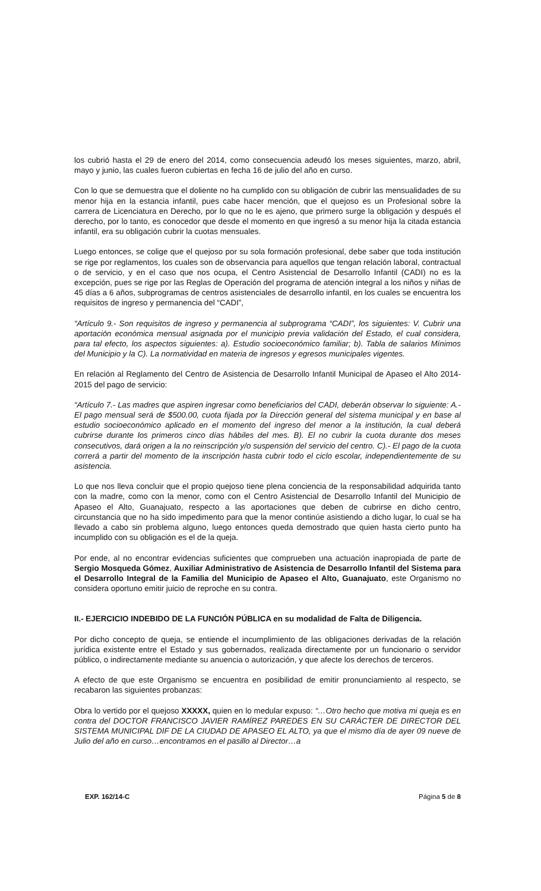los cubrió hasta el 29 de enero del 2014, como consecuencia adeudó los meses siguientes, marzo, abril, mayo y junio, las cuales fueron cubiertas en fecha 16 de julio del año en curso.
Con lo que se demuestra que el doliente no ha cumplido con su obligación de cubrir las mensualidades de su menor hija en la estancia infantil, pues cabe hacer mención, que el quejoso es un Profesional sobre la carrera de Licenciatura en Derecho, por lo que no le es ajeno, que primero surge la obligación y después el derecho, por lo tanto, es conocedor que desde el momento en que ingresó a su menor hija la citada estancia infantil, era su obligación cubrir la cuotas mensuales.
Luego entonces, se colige que el quejoso por su sola formación profesional, debe saber que toda institución se rige por reglamentos, los cuales son de observancia para aquellos que tengan relación laboral, contractual o de servicio, y en el caso que nos ocupa, el Centro Asistencial de Desarrollo Infantil (CADI) no es la excepción, pues se rige por las Reglas de Operación del programa de atención integral a los niños y niñas de 45 días a 6 años, subprogramas de centros asistenciales de desarrollo infantil, en los cuales se encuentra los requisitos de ingreso y permanencia del “CADI”,
“Artículo 9.- Son requisitos de ingreso y permanencia al subprograma “CADI”, los siguientes: V. Cubrir una aportación económica mensual asignada por el municipio previa validación del Estado, el cual considera, para tal efecto, los aspectos siguientes: a). Estudio socioeconómico familiar; b). Tabla de salarios Mínimos del Municipio y la C). La normatividad en materia de ingresos y egresos municipales vigentes.
En relación al Reglamento del Centro de Asistencia de Desarrollo Infantil Municipal de Apaseo el Alto 2014- 2015 del pago de servicio:
“Artículo 7.- Las madres que aspiren ingresar como beneficiarios del CADI, deberán observar lo siguiente: A.- El pago mensual será de $500.00, cuota fijada por la Dirección general del sistema municipal y en base al estudio socioeconómico aplicado en el momento del ingreso del menor a la institución, la cual deberá cubrirse durante los primeros cinco días hábiles del mes. B). El no cubrir la cuota durante dos meses consecutivos, dará origen a la no reinscripción y/o suspensión del servicio del centro. C).- El pago de la cuota correrá a partir del momento de la inscripción hasta cubrir todo el ciclo escolar, independientemente de su asistencia.
Lo que nos lleva concluir que el propio quejoso tiene plena conciencia de la responsabilidad adquirida tanto con la madre, como con la menor, como con el Centro Asistencial de Desarrollo Infantil del Municipio de Apaseo el Alto, Guanajuato, respecto a las aportaciones que deben de cubrirse en dicho centro, circunstancia que no ha sido impedimento para que la menor continúe asistiendo a dicho lugar, lo cual se ha llevado a cabo sin problema alguno, luego entonces queda demostrado que quien hasta cierto punto ha incumplido con su obligación es el de la queja.
Por ende, al no encontrar evidencias suficientes que comprueben una actuación inapropiada de parte de Sergio Mosqueda Gómez, Auxiliar Administrativo de Asistencia de Desarrollo Infantil del Sistema para el Desarrollo Integral de la Familia del Municipio de Apaseo el Alto, Guanajuato, este Organismo no considera oportuno emitir juicio de reproche en su contra.
II.- EJERCICIO INDEBIDO DE LA FUNCIÓN PÚBLICA en su modalidad de Falta de Diligencia.
Por dicho concepto de queja, se entiende el incumplimiento de las obligaciones derivadas de la relación jurídica existente entre el Estado y sus gobernados, realizada directamente por un funcionario o servidor público, o indirectamente mediante su anuencia o autorización, y que afecte los derechos de terceros.
A efecto de que este Organismo se encuentra en posibilidad de emitir pronunciamiento al respecto, se recabaron las siguientes probanzas:
Obra lo vertido por el quejoso XXXXX, quien en lo medular expuso: “…Otro hecho que motiva mi queja es en contra del DOCTOR FRANCISCO JAVIER RAMÍREZ PAREDES EN SU CARÁCTER DE DIRECTOR DEL SISTEMA MUNICIPAL DIF DE LA CIUDAD DE APASEO EL ALTO, ya que el mismo día de ayer 09 nueve de Julio del año en curso…encontramos en el pasillo al Director…a
EXP. 162/14-C Página 5 de 8